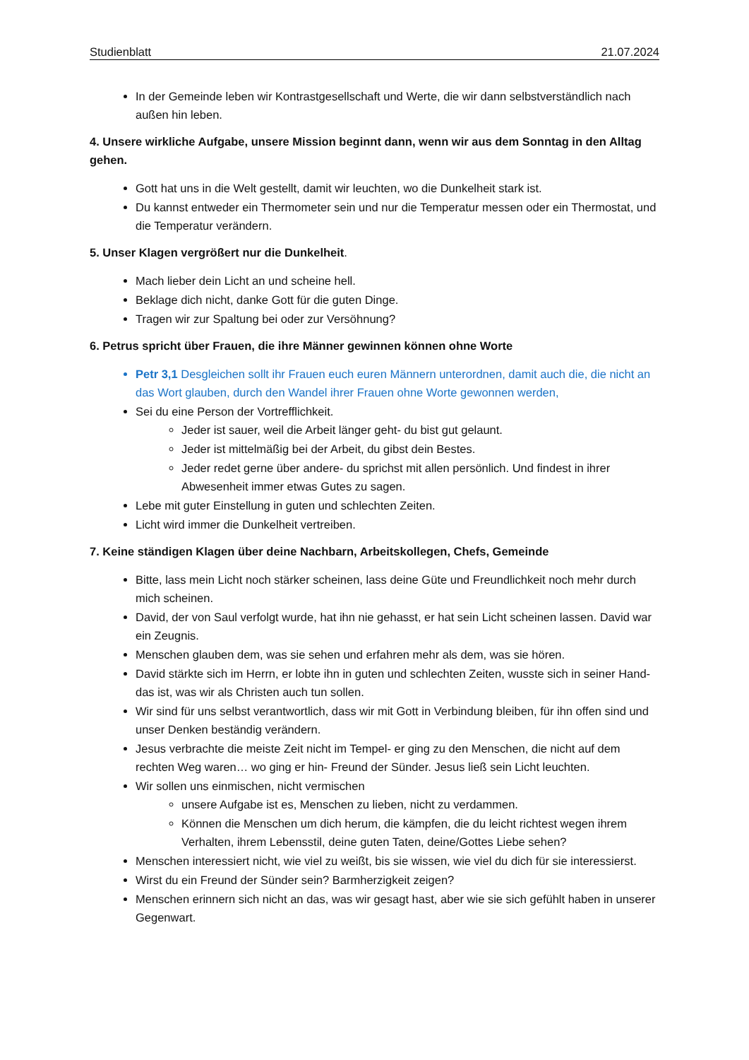Studienblatt 21.07.2024
In der Gemeinde leben wir Kontrastgesellschaft und Werte, die wir dann selbstverständlich nach außen hin leben.
4. Unsere wirkliche Aufgabe, unsere Mission beginnt dann, wenn wir aus dem Sonntag in den Alltag gehen.
Gott hat uns in die Welt gestellt, damit wir leuchten, wo die Dunkelheit stark ist.
Du kannst entweder ein Thermometer sein und nur die Temperatur messen oder ein Thermostat, und die Temperatur verändern.
5. Unser Klagen vergrößert nur die Dunkelheit.
Mach lieber dein Licht an und scheine hell.
Beklage dich nicht, danke Gott für die guten Dinge.
Tragen wir zur Spaltung bei oder zur Versöhnung?
6. Petrus spricht über Frauen, die ihre Männer gewinnen können ohne Worte
Petr 3,1 Desgleichen sollt ihr Frauen euch euren Männern unterordnen, damit auch die, die nicht an das Wort glauben, durch den Wandel ihrer Frauen ohne Worte gewonnen werden,
Sei du eine Person der Vortrefflichkeit.
Jeder ist sauer, weil die Arbeit länger geht- du bist gut gelaunt.
Jeder ist mittelmäßig bei der Arbeit, du gibst dein Bestes.
Jeder redet gerne über andere- du sprichst mit allen persönlich. Und findest in ihrer Abwesenheit immer etwas Gutes zu sagen.
Lebe mit guter Einstellung in guten und schlechten Zeiten.
Licht wird immer die Dunkelheit vertreiben.
7. Keine ständigen Klagen über deine Nachbarn, Arbeitskollegen, Chefs, Gemeinde
Bitte, lass mein Licht noch stärker scheinen, lass deine Güte und Freundlichkeit noch mehr durch mich scheinen.
David, der von Saul verfolgt wurde, hat ihn nie gehasst, er hat sein Licht scheinen lassen. David war ein Zeugnis.
Menschen glauben dem, was sie sehen und erfahren mehr als dem, was sie hören.
David stärkte sich im Herrn, er lobte ihn in guten und schlechten Zeiten, wusste sich in seiner Hand- das ist, was wir als Christen auch tun sollen.
Wir sind für uns selbst verantwortlich, dass wir mit Gott in Verbindung bleiben, für ihn offen sind und unser Denken beständig verändern.
Jesus verbrachte die meiste Zeit nicht im Tempel- er ging zu den Menschen, die nicht auf dem rechten Weg waren… wo ging er hin- Freund der Sünder. Jesus ließ sein Licht leuchten.
Wir sollen uns einmischen, nicht vermischen
unsere Aufgabe ist es, Menschen zu lieben, nicht zu verdammen.
Können die Menschen um dich herum, die kämpfen, die du leicht richtest wegen ihrem Verhalten, ihrem Lebensstil, deine guten Taten, deine/Gottes Liebe sehen?
Menschen interessiert nicht, wie viel zu weißt, bis sie wissen, wie viel du dich für sie interessierst.
Wirst du ein Freund der Sünder sein? Barmherzigkeit zeigen?
Menschen erinnern sich nicht an das, was wir gesagt hast, aber wie sie sich gefühlt haben in unserer Gegenwart.